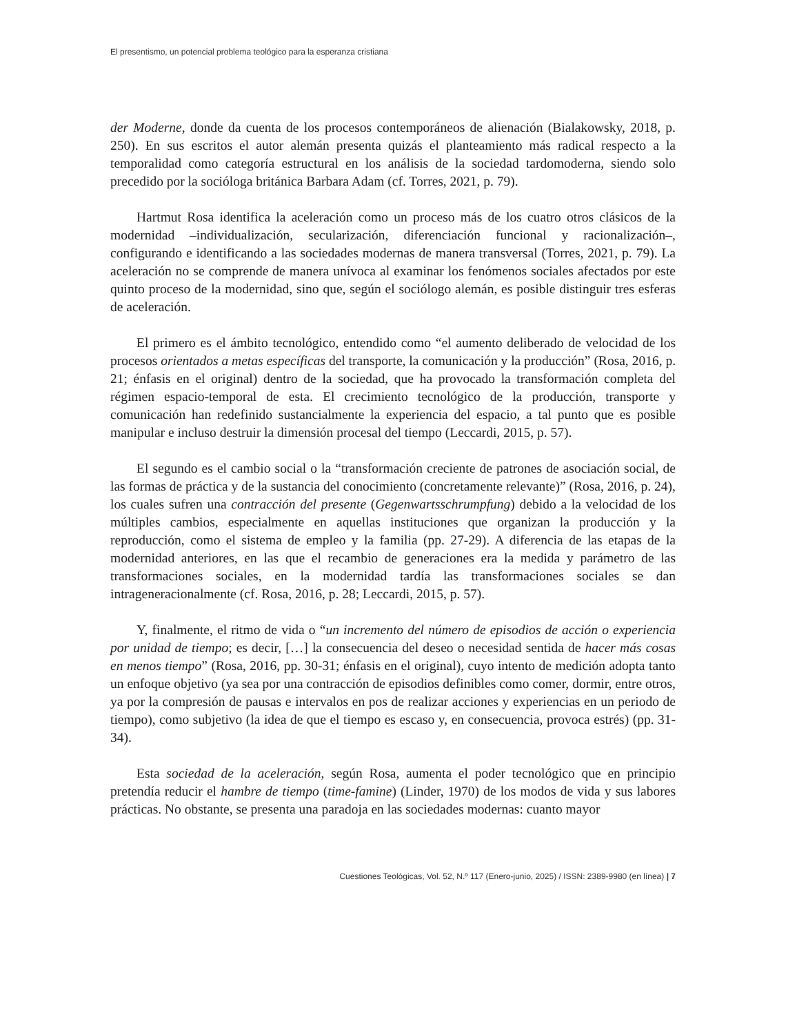El presentismo, un potencial problema teológico para la esperanza cristiana
der Moderne, donde da cuenta de los procesos contemporáneos de alienación (Bialakowsky, 2018, p. 250). En sus escritos el autor alemán presenta quizás el planteamiento más radical respecto a la temporalidad como categoría estructural en los análisis de la sociedad tardomoderna, siendo solo precedido por la socióloga británica Barbara Adam (cf. Torres, 2021, p. 79).
Hartmut Rosa identifica la aceleración como un proceso más de los cuatro otros clásicos de la modernidad –individualización, secularización, diferenciación funcional y racionalización–, configurando e identificando a las sociedades modernas de manera transversal (Torres, 2021, p. 79). La aceleración no se comprende de manera unívoca al examinar los fenómenos sociales afectados por este quinto proceso de la modernidad, sino que, según el sociólogo alemán, es posible distinguir tres esferas de aceleración.
El primero es el ámbito tecnológico, entendido como “el aumento deliberado de velocidad de los procesos orientados a metas específicas del transporte, la comunicación y la producción” (Rosa, 2016, p. 21; énfasis en el original) dentro de la sociedad, que ha provocado la transformación completa del régimen espacio-temporal de esta. El crecimiento tecnológico de la producción, transporte y comunicación han redefinido sustancialmente la experiencia del espacio, a tal punto que es posible manipular e incluso destruir la dimensión procesal del tiempo (Leccardi, 2015, p. 57).
El segundo es el cambio social o la “transformación creciente de patrones de asociación social, de las formas de práctica y de la sustancia del conocimiento (concretamente relevante)” (Rosa, 2016, p. 24), los cuales sufren una contracción del presente (Gegenwartsschrumpfung) debido a la velocidad de los múltiples cambios, especialmente en aquellas instituciones que organizan la producción y la reproducción, como el sistema de empleo y la familia (pp. 27-29). A diferencia de las etapas de la modernidad anteriores, en las que el recambio de generaciones era la medida y parámetro de las transformaciones sociales, en la modernidad tardía las transformaciones sociales se dan intrageneracionalmente (cf. Rosa, 2016, p. 28; Leccardi, 2015, p. 57).
Y, finalmente, el ritmo de vida o “un incremento del número de episodios de acción o experiencia por unidad de tiempo; es decir, […] la consecuencia del deseo o necesidad sentida de hacer más cosas en menos tiempo” (Rosa, 2016, pp. 30-31; énfasis en el original), cuyo intento de medición adopta tanto un enfoque objetivo (ya sea por una contracción de episodios definibles como comer, dormir, entre otros, ya por la compresión de pausas e intervalos en pos de realizar acciones y experiencias en un periodo de tiempo), como subjetivo (la idea de que el tiempo es escaso y, en consecuencia, provoca estrés) (pp. 31-34).
Esta sociedad de la aceleración, según Rosa, aumenta el poder tecnológico que en principio pretendía reducir el hambre de tiempo (time-famine) (Linder, 1970) de los modos de vida y sus labores prácticas. No obstante, se presenta una paradoja en las sociedades modernas: cuanto mayor
Cuestiones Teológicas, Vol. 52, N.º 117 (Enero-junio, 2025) / ISSN: 2389-9980 (en línea) | 7